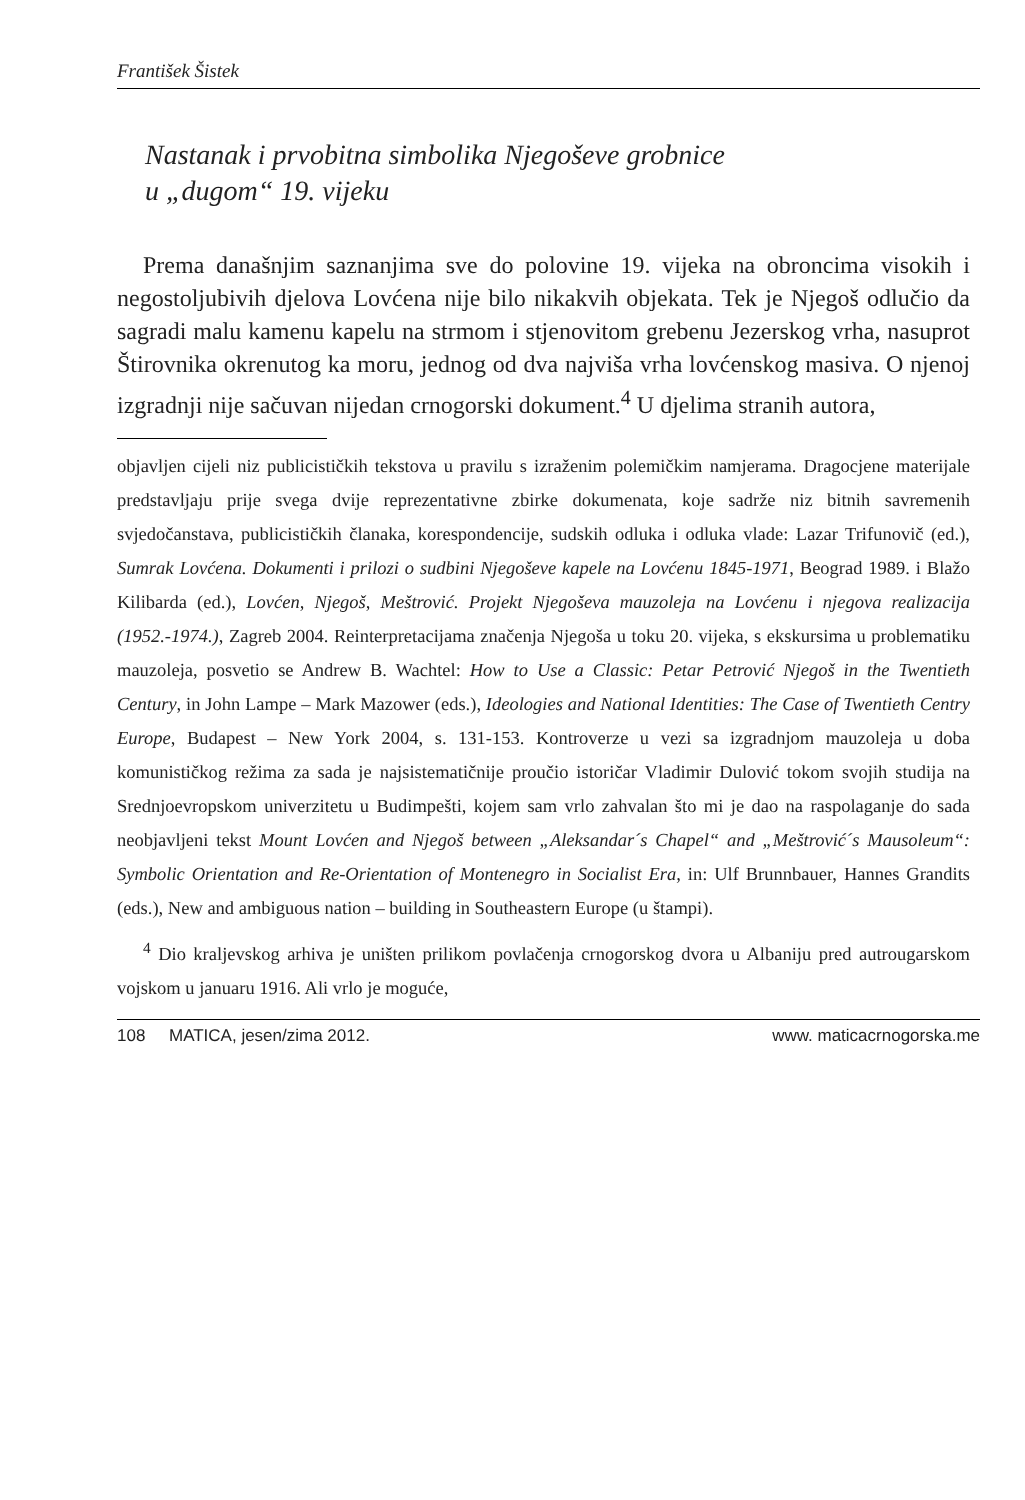František Šistek
Nastanak i prvobitna simbolika Njegoševe grobnice
u „dugom“ 19. vijeku
Prema današnjim saznanjima sve do polovine 19. vijeka na obroncima visokih i negostoljubivih djelova Lovćena nije bilo nikakvih objekata. Tek je Njegoš odlučio da sagradi malu kamenu kapelu na strmom i stjenovitom grebenu Jezerskog vrha, nasuprot Štirovnika okrenutog ka moru, jednog od dva najviša vrha lovćenskog masiva. O njenoj izgradnji nije sačuvan nijedan crnogorski dokument.<sup>4</sup> U djelima stranih autora,
objavljen cijeli niz publicističkih tekstova u pravilu s izraženim polemičkim namjerama. Dragocjene materijale predstavljaju prije svega dvije reprezentativne zbirke dokumenata, koje sadrže niz bitnih savremenih svjedočanstava, publicističkih članaka, korespondencije, sudskih odluka i odluka vlade: Lazar Trifunovič (ed.), Sumrak Lovćena. Dokumenti i prilozi o sudbini Njegoševe kapele na Lovćenu 1845-1971, Beograd 1989. i Blažo Kilibarda (ed.), Lovćen, Njegoš, Meštrović. Projekt Njegoševa mauzoleja na Lovćenu i njegova realizacija (1952.-1974.), Zagreb 2004. Reinterpretacijama značenja Njegoša u toku 20. vijeka, s ekskursima u problematiku mauzoleja, posvetio se Andrew B. Wachtel: How to Use a Classic: Petar Petrović Njegoš in the Twentieth Century, in John Lampe – Mark Mazower (eds.), Ideologies and National Identities: The Case of Twentieth Centry Europe, Budapest – New York 2004, s. 131-153. Kontroverze u vezi sa izgradnjom mauzoleja u doba komunističkog režima za sada je najsistematičnije proučio istoričar Vladimir Dulović tokom svojih studija na Srednjoevropskom univerzitetu u Budimpešti, kojem sam vrlo zahvalan što mi je dao na raspolaganje do sada neobjavljeni tekst Mount Lovćen and Njegoš between „Aleksandar´s Chapel“ and „Meštrović´s Mausoleum“: Symbolic Orientation and Re-Orientation of Montenegro in Socialist Era, in: Ulf Brunnbauer, Hannes Grandits (eds.), New and ambiguous nation – building in Southeastern Europe (u štampi).
<sup>4</sup> Dio kraljevskog arhiva je uništen prilikom povlačenja crnogorskog dvora u Albaniju pred autrougarskom vojskom u januaru 1916. Ali vrlo je moguće,
108 MATICA, jesen/zima 2012. www. maticacrnogorska.me